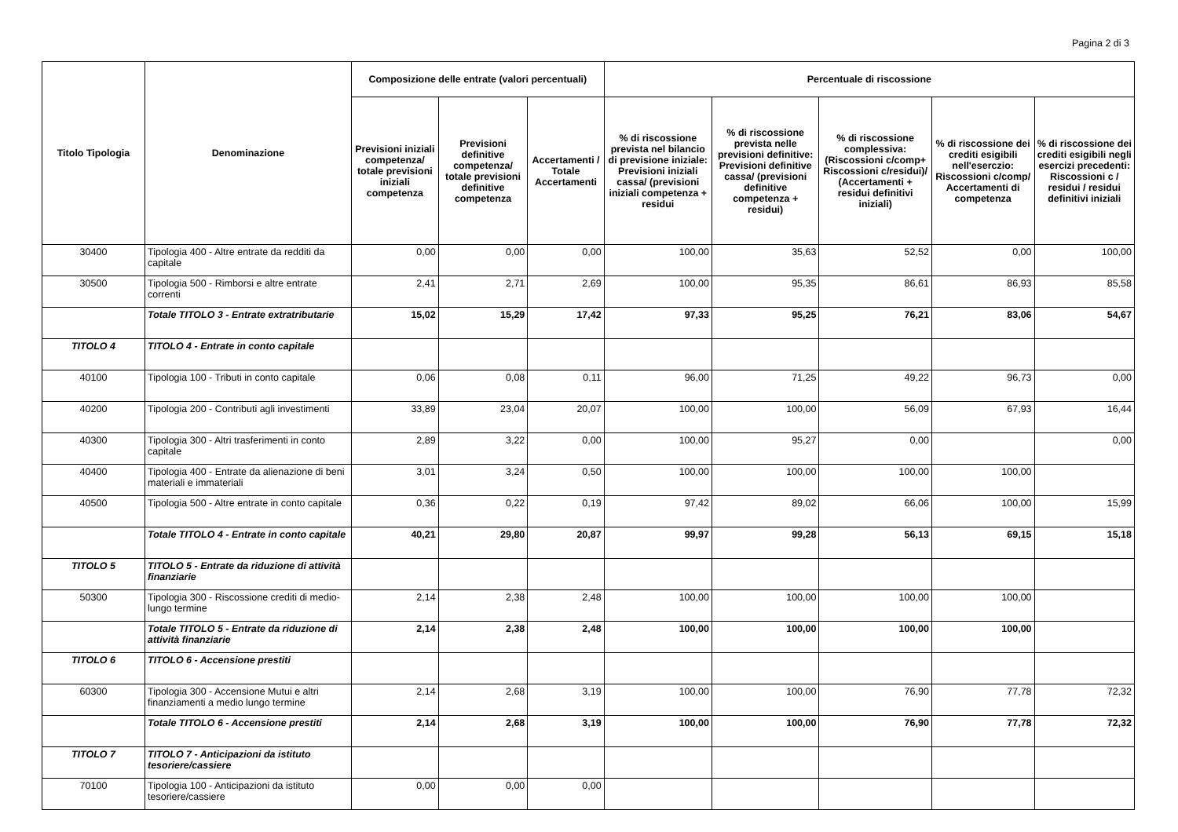Pagina 2 di 3
| Titolo Tipologia | Denominazione | Composizione delle entrate (valori percentuali) | | | Percentuale di riscossione | | | | |
| --- | --- | --- | --- | --- | --- | --- | --- | --- | --- |
| | | Previsioni iniziali competenza/ totale previsioni iniziali competenza | Previsioni definitive competenza/ totale previsioni definitive competenza | Accertamenti / Totale Accertamenti | % di riscossione prevista nel bilancio di previsione iniziale: Previsioni iniziali cassa/ (previsioni iniziali competenza + residui | % di riscossione prevista nelle previsioni definitive: Previsioni definitive cassa/ (previsioni definitive competenza + residui) | % di riscossione complessiva: (Riscossioni c/comp+ Riscossioni c/residui)/ (Accertamenti + residui definitivi iniziali) | % di riscossione dei crediti esigibili nell'eserczio: Riscossioni c/comp/ Accertamenti di competenza | % di riscossione dei crediti esigibili negli esercizi precedenti: Riscossioni c / residui / residui definitivi iniziali |
| 30400 | Tipologia 400 - Altre entrate da redditi da capitale | 0,00 | 0,00 | 0,00 | 100,00 | 35,63 | 52,52 | 0,00 | 100,00 |
| 30500 | Tipologia 500 - Rimborsi e altre entrate correnti | 2,41 | 2,71 | 2,69 | 100,00 | 95,35 | 86,61 | 86,93 | 85,58 |
| | Totale TITOLO 3 - Entrate extratributarie | 15,02 | 15,29 | 17,42 | 97,33 | 95,25 | 76,21 | 83,06 | 54,67 |
| TITOLO 4 | TITOLO 4 - Entrate in conto capitale | | | | | | | | |
| 40100 | Tipologia 100 - Tributi in conto capitale | 0,06 | 0,08 | 0,11 | 96,00 | 71,25 | 49,22 | 96,73 | 0,00 |
| 40200 | Tipologia 200 - Contributi agli investimenti | 33,89 | 23,04 | 20,07 | 100,00 | 100,00 | 56,09 | 67,93 | 16,44 |
| 40300 | Tipologia 300 - Altri trasferimenti in conto capitale | 2,89 | 3,22 | 0,00 | 100,00 | 95,27 | 0,00 | | 0,00 |
| 40400 | Tipologia 400 - Entrate da alienazione di beni materiali e immateriali | 3,01 | 3,24 | 0,50 | 100,00 | 100,00 | 100,00 | 100,00 | |
| 40500 | Tipologia 500 - Altre entrate in conto capitale | 0,36 | 0,22 | 0,19 | 97,42 | 89,02 | 66,06 | 100,00 | 15,99 |
| | Totale TITOLO 4 - Entrate in conto capitale | 40,21 | 29,80 | 20,87 | 99,97 | 99,28 | 56,13 | 69,15 | 15,18 |
| TITOLO 5 | TITOLO 5 - Entrate da riduzione di attività finanziarie | | | | | | | | |
| 50300 | Tipologia 300 - Riscossione crediti di medio-lungo termine | 2,14 | 2,38 | 2,48 | 100,00 | 100,00 | 100,00 | 100,00 | |
| | Totale TITOLO 5 - Entrate da riduzione di attività finanziarie | 2,14 | 2,38 | 2,48 | 100,00 | 100,00 | 100,00 | 100,00 | |
| TITOLO 6 | TITOLO 6 - Accensione prestiti | | | | | | | | |
| 60300 | Tipologia 300 - Accensione Mutui e altri finanziamenti a medio lungo termine | 2,14 | 2,68 | 3,19 | 100,00 | 100,00 | 76,90 | 77,78 | 72,32 |
| | Totale TITOLO 6 - Accensione prestiti | 2,14 | 2,68 | 3,19 | 100,00 | 100,00 | 76,90 | 77,78 | 72,32 |
| TITOLO 7 | TITOLO 7 - Anticipazioni da istituto tesoriere/cassiere | | | | | | | | |
| 70100 | Tipologia 100 - Anticipazioni da istituto tesoriere/cassiere | 0,00 | 0,00 | 0,00 | | | | | |